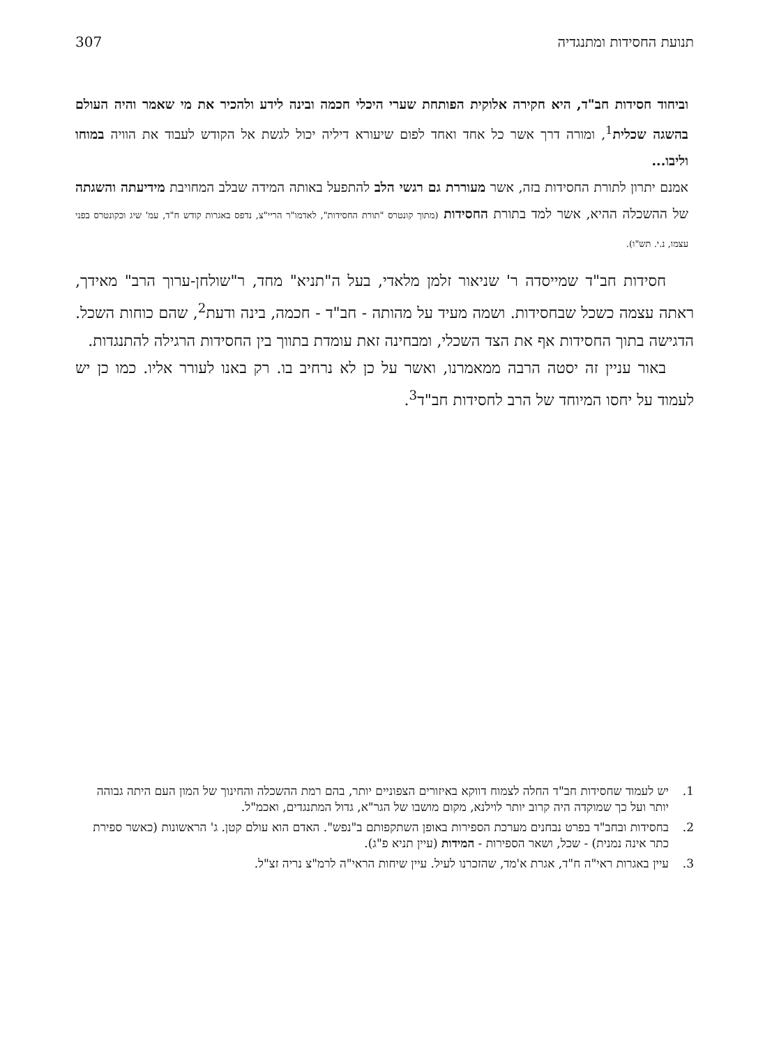תנועת החסידות ומתנגדיה 307
וביחוד חסידות חב"ד, היא חקירה אלוקית הפותחת שערי היכלי חכמה ובינה לידע ולהכיר את מי שאמר והיה העולם בהשגה שכלית<sup>1</sup>, ומורה דרך אשר כל אחד ואחד לפום שיעורא דיליה יכול לגשת אל הקודש לעבוד את הוויה במוחו וליבו...
אמנם יתרון לתורת החסידות בזה, אשר מעוררת גם רגשי הלב להתפעל באותה המידה שבלב המחויבת מידיעתה והשגתה של ההשכלה ההיא, אשר למד בתורת החסידות (מתוך קונטרס "תורת החסידות", לאדמו"ר הריי"צ, נדפס באגרות קודש ח"ד, עמ' שיג וכקונטרס בפני עצמו, נ.י. תש"ו).
חסידות חב"ד שמייסדה ר' שניאור זלמן מלאדי, בעל ה"תניא" מחד, ר"שולחן-ערוך הרב" מאידך, ראתה עצמה כשכל שבחסידות. ושמה מעיד על מהותה - חב"ד - חכמה, בינה ודעת<sup>2</sup>, שהם כוחות השכל. הדגישה בתוך החסידות אף את הצד השכלי, ומבחינה זאת עומדת בתווך בין החסידות הרגילה להתנגדות.
באור עניין זה יסטה הרבה ממאמרנו, ואשר על כן לא נרחיב בו. רק באנו לעורר אליו. כמו כן יש לעמוד על יחסו המיוחד של הרב לחסידות חב"ד<sup>3</sup>.
1. יש לעמוד שחסידות חב"ד החלה לצמוח דווקא באיזורים הצפוניים יותר, בהם רמת ההשכלה והחינוך של המון העם היתה גבוהה יותר ועל כך שמוקדה היה קרוב יותר לוילנא, מקום מושבו של הגר"א, גדול המתנגדים, ואכמ"ל.
2. בחסידות ובחב"ד בפרט נבחנים מערכת הספירות באופן השתקפותם ב"נפש". האדם הוא עולם קטן. ג' הראשונות (כאשר ספירת כתר אינה נמנית) - שכל, ושאר הספירות - המידות (עיין תניא פ"ג).
3. עיין באגרות ראי"ה ח"ד, אגרת א'מד, שהזכרנו לעיל. עיין שיחות הראי"ה לרמ"צ נריה זצ"ל.